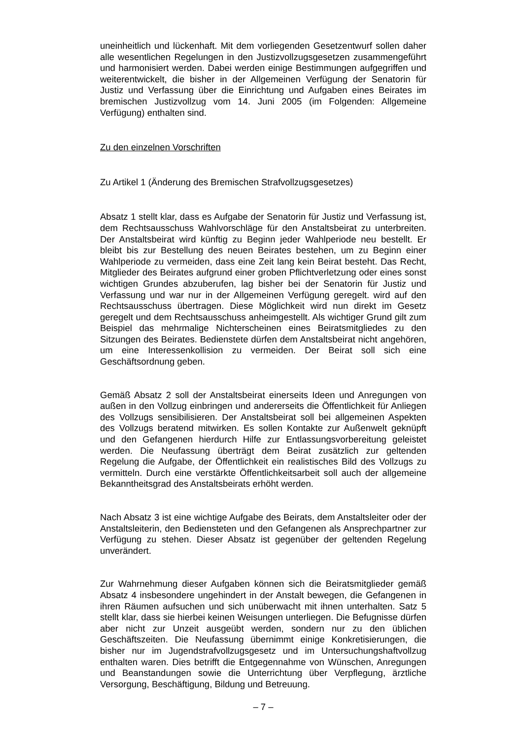uneinheitlich und lückenhaft. Mit dem vorliegenden Gesetzentwurf sollen daher alle wesentlichen Regelungen in den Justizvollzugsgesetzen zusammengeführt und harmonisiert werden. Dabei werden einige Bestimmungen aufgegriffen und weiterentwickelt, die bisher in der Allgemeinen Verfügung der Senatorin für Justiz und Verfassung über die Einrichtung und Aufgaben eines Beirates im bremischen Justizvollzug vom 14. Juni 2005 (im Folgenden: Allgemeine Verfügung) enthalten sind.
Zu den einzelnen Vorschriften
Zu Artikel 1 (Änderung des Bremischen Strafvollzugsgesetzes)
Absatz 1 stellt klar, dass es Aufgabe der Senatorin für Justiz und Verfassung ist, dem Rechtsausschuss Wahlvorschläge für den Anstaltsbeirat zu unterbreiten. Der Anstaltsbeirat wird künftig zu Beginn jeder Wahlperiode neu bestellt. Er bleibt bis zur Bestellung des neuen Beirates bestehen, um zu Beginn einer Wahlperiode zu vermeiden, dass eine Zeit lang kein Beirat besteht. Das Recht, Mitglieder des Beirates aufgrund einer groben Pflichtverletzung oder eines sonst wichtigen Grundes abzuberufen, lag bisher bei der Senatorin für Justiz und Verfassung und war nur in der Allgemeinen Verfügung geregelt. wird auf den Rechtsausschuss übertragen. Diese Möglichkeit wird nun direkt im Gesetz geregelt und dem Rechtsausschuss anheimgestellt. Als wichtiger Grund gilt zum Beispiel das mehrmalige Nichterscheinen eines Beiratsmitgliedes zu den Sitzungen des Beirates. Bedienstete dürfen dem Anstaltsbeirat nicht angehören, um eine Interessenkollision zu vermeiden. Der Beirat soll sich eine Geschäftsordnung geben.
Gemäß Absatz 2 soll der Anstaltsbeirat einerseits Ideen und Anregungen von außen in den Vollzug einbringen und andererseits die Öffentlichkeit für Anliegen des Vollzugs sensibilisieren. Der Anstaltsbeirat soll bei allgemeinen Aspekten des Vollzugs beratend mitwirken. Es sollen Kontakte zur Außenwelt geknüpft und den Gefangenen hierdurch Hilfe zur Entlassungsvorbereitung geleistet werden. Die Neufassung überträgt dem Beirat zusätzlich zur geltenden Regelung die Aufgabe, der Öffentlichkeit ein realistisches Bild des Vollzugs zu vermitteln. Durch eine verstärkte Öffentlichkeitsarbeit soll auch der allgemeine Bekanntheitsgrad des Anstaltsbeirats erhöht werden.
Nach Absatz 3 ist eine wichtige Aufgabe des Beirats, dem Anstaltsleiter oder der Anstaltsleiterin, den Bediensteten und den Gefangenen als Ansprechpartner zur Verfügung zu stehen. Dieser Absatz ist gegenüber der geltenden Regelung unverändert.
Zur Wahrnehmung dieser Aufgaben können sich die Beiratsmitglieder gemäß Absatz 4 insbesondere ungehindert in der Anstalt bewegen, die Gefangenen in ihren Räumen aufsuchen und sich unüberwacht mit ihnen unterhalten. Satz 5 stellt klar, dass sie hierbei keinen Weisungen unterliegen. Die Befugnisse dürfen aber nicht zur Unzeit ausgeübt werden, sondern nur zu den üblichen Geschäftszeiten. Die Neufassung übernimmt einige Konkretisierungen, die bisher nur im Jugendstrafvollzugsgesetz und im Untersuchungshaftvollzug enthalten waren. Dies betrifft die Entgegennahme von Wünschen, Anregungen und Beanstandungen sowie die Unterrichtung über Verpflegung, ärztliche Versorgung, Beschäftigung, Bildung und Betreuung.
– 7 –